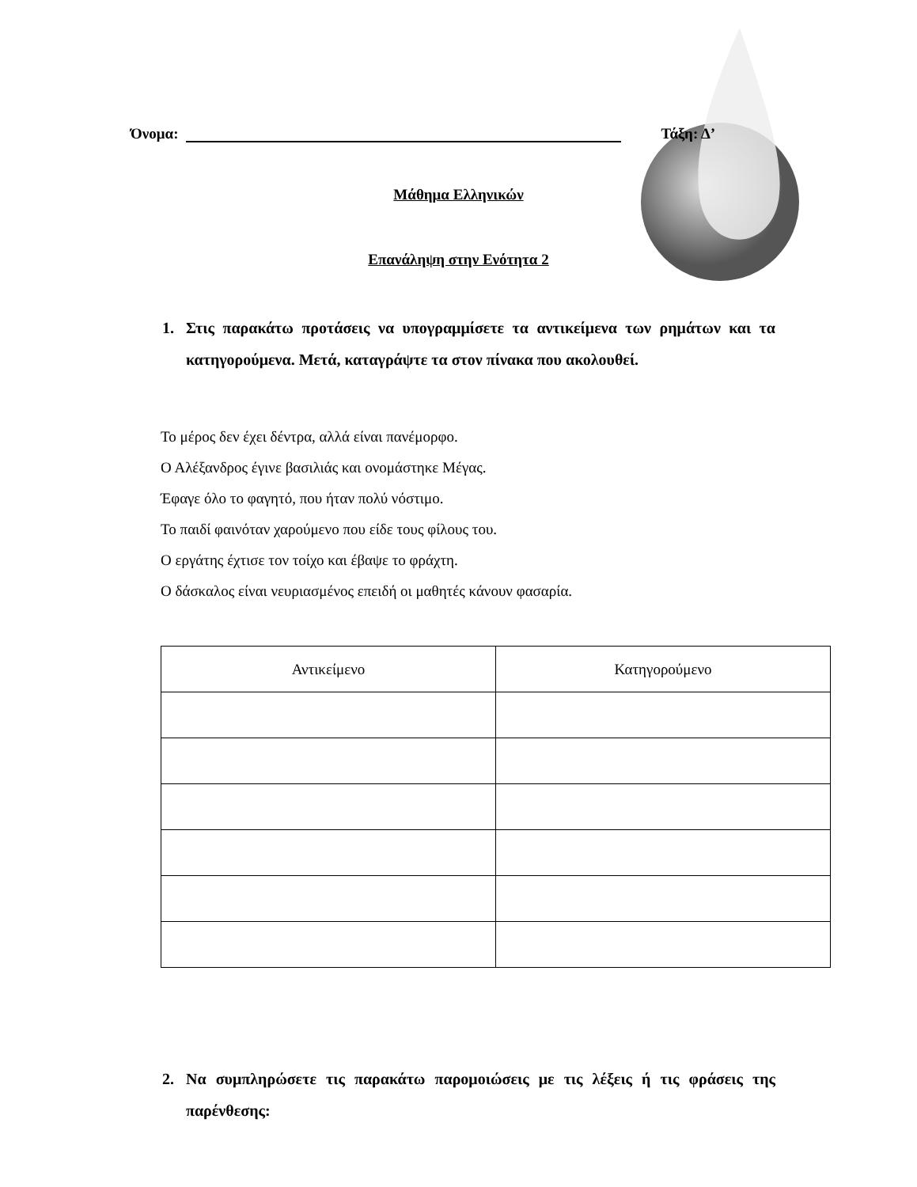Όνομα: Τάξη: Δ’
Μάθημα Ελληνικών
Επανάληψη στην Ενότητα 2
1. Στις παρακάτω προτάσεις να υπογραμμίσετε τα αντικείμενα των ρημάτων και τα κατηγορούμενα. Μετά, καταγράψτε τα στον πίνακα που ακολουθεί.
Το μέρος δεν έχει δέντρα, αλλά είναι πανέμορφο.
Ο Αλέξανδρος έγινε βασιλιάς και ονομάστηκε Μέγας.
Έφαγε όλο το φαγητό, που ήταν πολύ νόστιμο.
Το παιδί φαινόταν χαρούμενο που είδε τους φίλους του.
Ο εργάτης έχτισε τον τοίχο και έβαψε το φράχτη.
Ο δάσκαλος είναι νευριασμένος επειδή οι μαθητές κάνουν φασαρία.
| Αντικείμενο | Κατηγορούμενο |
| --- | --- |
2. Να συμπληρώσετε τις παρακάτω παρομοιώσεις με τις λέξεις ή τις φράσεις της παρένθεσης: